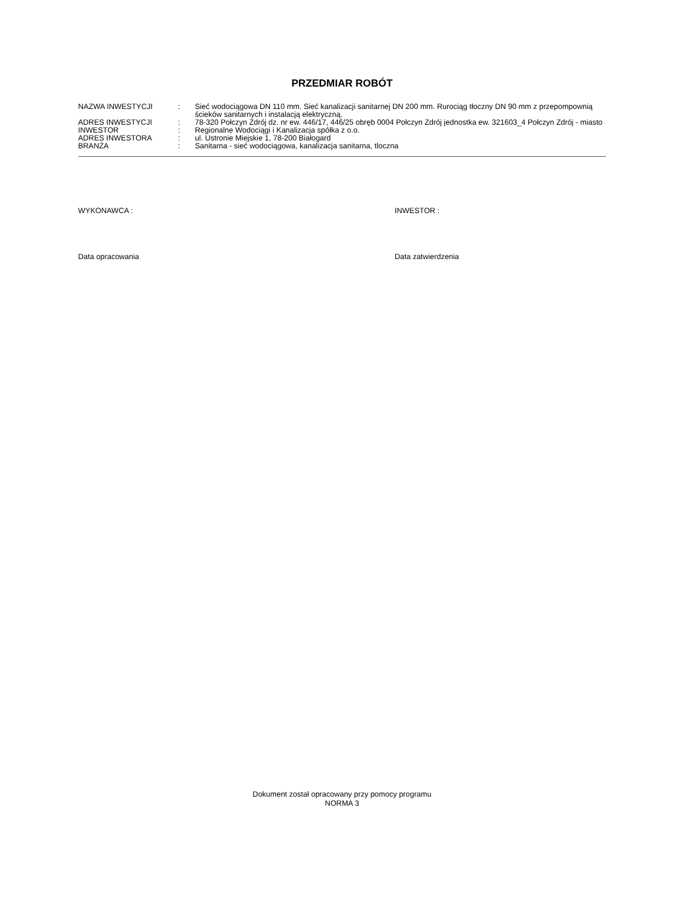PRZEDMIAR ROBÓT
| NAZWA INWESTYCJI | : | Sieć wodociągowa DN 110 mm. Sieć kanalizacji sanitarnej DN 200 mm. Rurociąg tłoczny DN 90 mm z przepompownią ścieków sanitarnych i instalacją elektryczną. |
| ADRES INWESTYCJI | : | 78-320 Połczyn Zdrój dz. nr ew. 446/17, 446/25 obręb 0004 Połczyn Zdrój jednostka ew. 321603_4 Połczyn Zdrój - miasto |
| INWESTOR | : | Regionalne Wodociągi i Kanalizacja spółka z o.o. |
| ADRES INWESTORA | : | ul. Ustronie Miejskie 1, 78-200 Białogard |
| BRANŻA | : | Sanitarna - sieć wodociągowa, kanalizacja sanitarna, tloczna |
WYKONAWCA : INWESTOR :
Data opracowania Data zatwierdzenia
Dokument został opracowany przy pomocy programu
NORMA 3